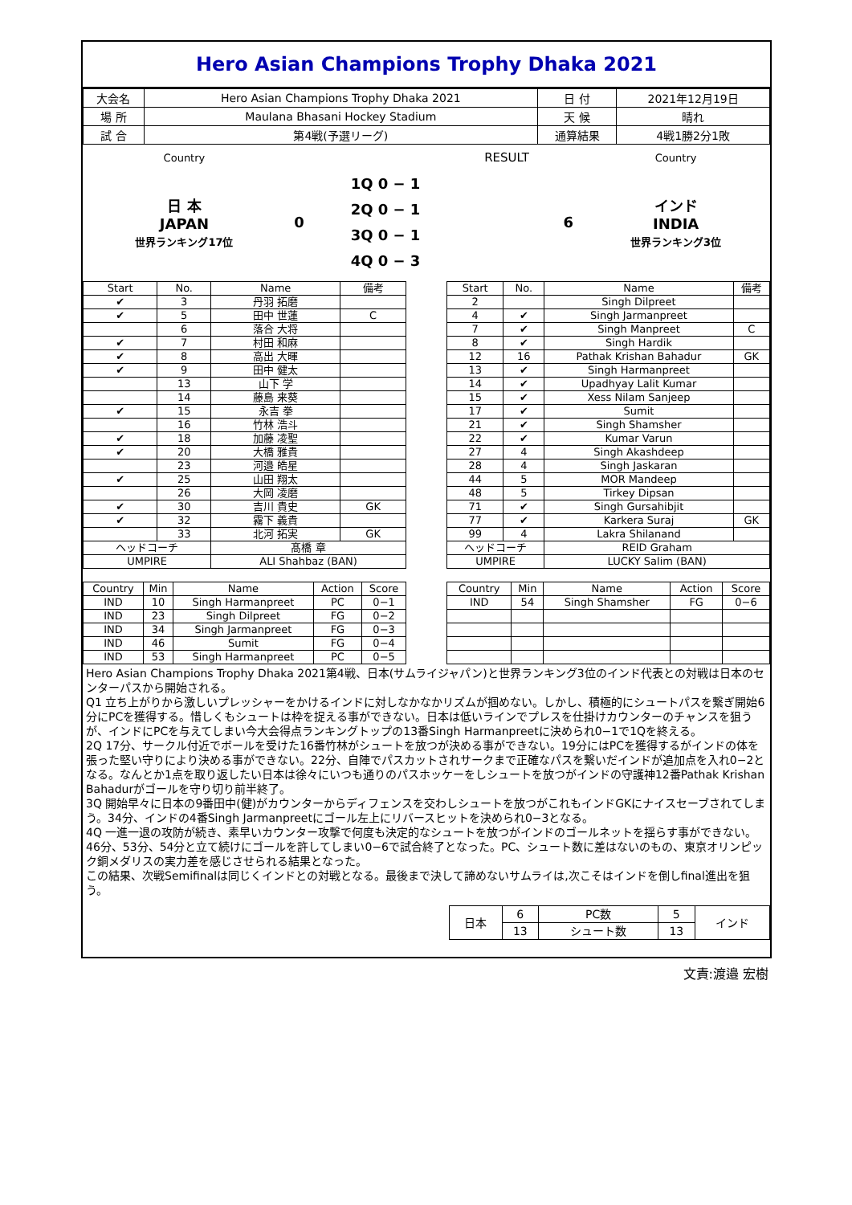Hero Asian Champions Trophy Dhaka 2021
| 大会名 | Hero Asian Champions Trophy Dhaka 2021 | 日 付 | 2021年12月19日 |
| 場 所 | Maulana Bhasani Hockey Stadium | 天 候 | 晴れ |
| 試 合 | 第4戦(予選リーグ) | 通算結果 | 4戦1勝2分1敗 |
| Country | | | RESULT | | Country |
| 日 本 JAPAN 世界ランキング17位 | 0 | 1Q 0 − 1 | | 6 | インド INDIA 世界ランキング3位 |
| | | 2Q 0 − 1 | | | |
| | | 3Q 0 − 1 | | | |
| | | 4Q 0 − 3 | | | |
| Start | No. | Name | 備考 |
| --- | --- | --- | --- |
| ✔ | 3 | 丹羽 拓磨 | |
| ✔ | 5 | 田中 世蓮 | C |
| | 6 | 落合 大将 | |
| ✔ | 7 | 村田 和麻 | |
| ✔ | 8 | 高出 大暉 | |
| ✔ | 9 | 田中 健太 | |
| | 13 | 山下 学 | |
| | 14 | 藤島 来葵 | |
| ✔ | 15 | 永吉 拳 | |
| | 16 | 竹林 浩斗 | |
| ✔ | 18 | 加藤 凌聖 | |
| ✔ | 20 | 大橋 雅貴 | |
| | 23 | 河邉 皓星 | |
| ✔ | 25 | 山田 翔太 | |
| | 26 | 大岡 凌磨 | |
| ✔ | 30 | 吉川 貴史 | GK |
| ✔ | 32 | 霧下 義貴 | |
| | 33 | 北河 拓実 | GK |
| ヘッドコーチ | | 髙橋 章 | |
| UMPIRE | | ALI Shahbaz (BAN) | |
| Start | No. | Name | 備考 |
| --- | --- | --- | --- |
| 2 | | Singh Dilpreet | |
| 4 | ✔ | Singh Jarmanpreet | |
| 7 | ✔ | Singh Manpreet | C |
| 8 | ✔ | Singh Hardik | |
| 12 | 16 | Pathak Krishan Bahadur | GK |
| 13 | ✔ | Singh Harmanpreet | |
| 14 | ✔ | Upadhyay Lalit Kumar | |
| 15 | ✔ | Xess Nilam Sanjeep | |
| 17 | ✔ | Sumit | |
| 21 | ✔ | Singh Shamsher | |
| 22 | ✔ | Kumar Varun | |
| 27 | 4 | Singh Akashdeep | |
| 28 | 4 | Singh Jaskaran | |
| 44 | 5 | MOR Mandeep | |
| 48 | 5 | Tirkey Dipsan | |
| 71 | ✔ | Singh Gursahibjit | |
| 77 | ✔ | Karkera Suraj | GK |
| 99 | 4 | Lakra Shilanand | |
| ヘッドコーチ | | REID Graham | |
| UMPIRE | | LUCKY Salim (BAN) | |
| Country | Min | Name | Action | Score |
| --- | --- | --- | --- | --- |
| IND | 10 | Singh Harmanpreet | PC | 0−1 |
| IND | 23 | Singh Dilpreet | FG | 0−2 |
| IND | 34 | Singh Jarmanpreet | FG | 0−3 |
| IND | 46 | Sumit | FG | 0−4 |
| IND | 53 | Singh Harmanpreet | PC | 0−5 |
| Country | Min | Name | Action | Score |
| --- | --- | --- | --- | --- |
| IND | 54 | Singh Shamsher | FG | 0−6 |
Hero Asian Champions Trophy Dhaka 2021第4戦、日本(サムライジャパン)と世界ランキング3位のインド代表との対戦は日本のセンターパスから開始される。
Q1 立ち上がりから激しいプレッシャーをかけるインドに対しなかなかリズムが掴めない。しかし、積極的にシュートパスを繋ぎ開始6分にPCを獲得する。惜しくもシュートは枠を捉える事ができない。日本は低いラインでプレスを仕掛けカウンターのチャンスを狙うが、インドにPCを与えてしまい今大会得点ランキングトップの13番Singh Harmanpreetに決められ0−1で1Qを終える。
2Q 17分、サークル付近でボールを受けた16番竹林がシュートを放つが決める事ができない。19分にはPCを獲得するがインドの体を張った堅い守りにより決める事ができない。22分、自陣でパスカットされサークまで正確なパスを繋いだインドが追加点を入れ0−2となる。なんとか1点を取り返したい日本は徐々にいつも通りのパスホッケーをしシュートを放つがインドの守護神12番Pathak Krishan Bahadurがゴールを守り切り前半終了。
3Q 開始早々に日本の9番田中(健)がカウンターからディフェンスを交わしシュートを放つがこれもインドGKにナイスセーブされてしまう。34分、インドの4番Singh Jarmanpreetにゴール左上にリバースヒットを決められ0−3となる。
4Q 一進一退の攻防が続き、素早いカウンター攻撃で何度も決定的なシュートを放つがインドのゴールネットを揺らす事ができない。46分、53分、54分と立て続けにゴールを許してしまい0−6で試合終了となった。PC、シュート数に差はないのもの、東京オリンピック銅メダリスの実力差を感じさせられる結果となった。
この結果、次戦Semifinalは同じくインドとの対戦となる。最後まで決して諦めないサムライは,次こそはインドを倒しfinal進出を狙う。
| 日本 | 6 | PC数 | 5 | インド |
| | 13 | シュート数 | 13 | |
文責:渡邉 宏樹